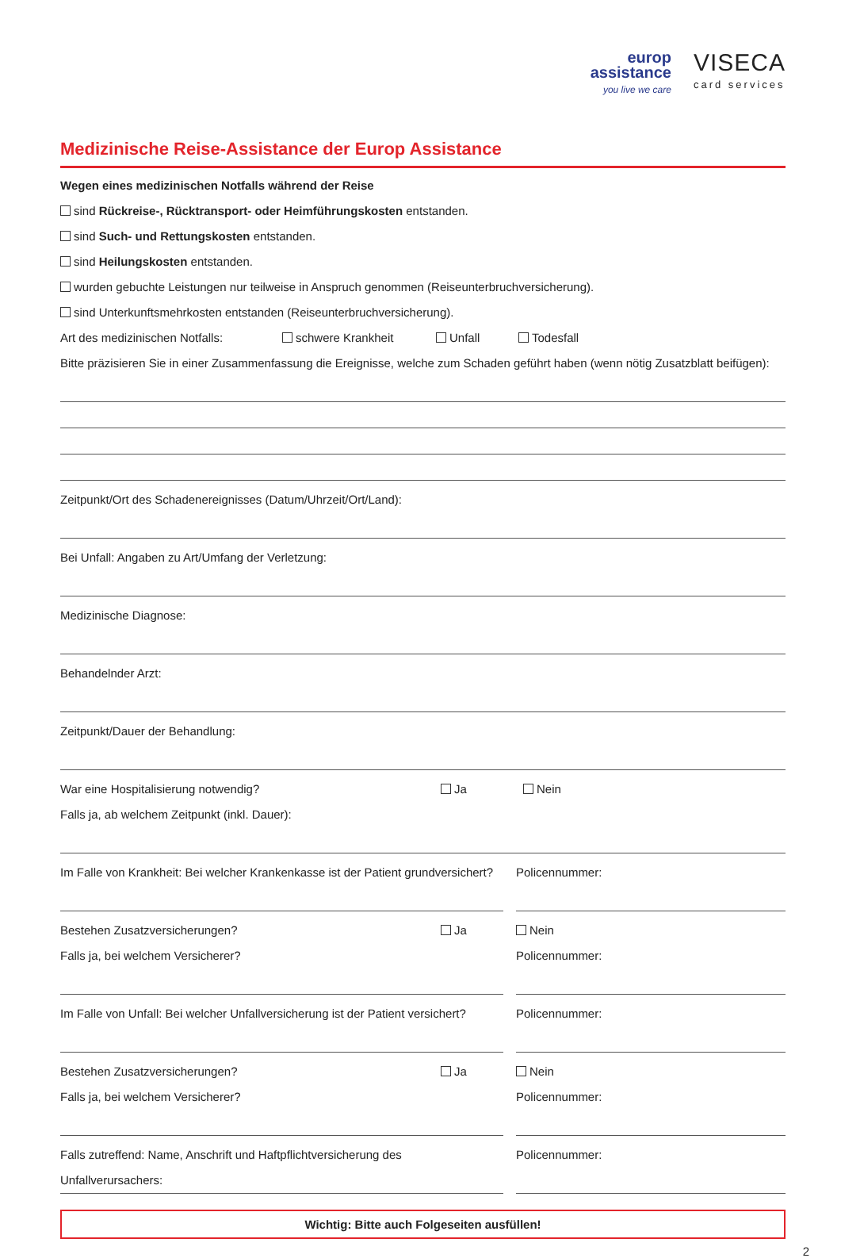europ
assistance
you live we care
VISECA
card services
Medizinische Reise-Assistance der Europ Assistance
Wegen eines medizinischen Notfalls während der Reise
sind Rückreise-, Rücktransport- oder Heimführungskosten entstanden.
sind Such- und Rettungskosten entstanden.
sind Heilungskosten entstanden.
wurden gebuchte Leistungen nur teilweise in Anspruch genommen (Reiseunterbruchversicherung).
sind Unterkunftsmehrkosten entstanden (Reiseunterbruchversicherung).
Art des medizinischen Notfalls: schwere Krankheit Unfall Todesfall
Bitte präzisieren Sie in einer Zusammenfassung die Ereignisse, welche zum Schaden geführt haben (wenn nötig Zusatzblatt beifügen):
Zeitpunkt/Ort des Schadenereignisses (Datum/Uhrzeit/Ort/Land):
Bei Unfall: Angaben zu Art/Umfang der Verletzung:
Medizinische Diagnose:
Behandelnder Arzt:
Zeitpunkt/Dauer der Behandlung:
War eine Hospitalisierung notwendig? Ja Nein
Falls ja, ab welchem Zeitpunkt (inkl. Dauer):
Im Falle von Krankheit: Bei welcher Krankenkasse ist der Patient grundversichert?
Policennummer:
Bestehen Zusatzversicherungen? Ja
Falls ja, bei welchem Versicherer?
Nein
Policennummer:
Im Falle von Unfall: Bei welcher Unfallversicherung ist der Patient versichert?
Policennummer:
Bestehen Zusatzversicherungen? Ja
Falls ja, bei welchem Versicherer?
Nein
Policennummer:
Falls zutreffend: Name, Anschrift und Haftpflichtversicherung des Unfallverursachers:
Policennummer:
Wichtig: Bitte auch Folgeseiten ausfüllen!
2